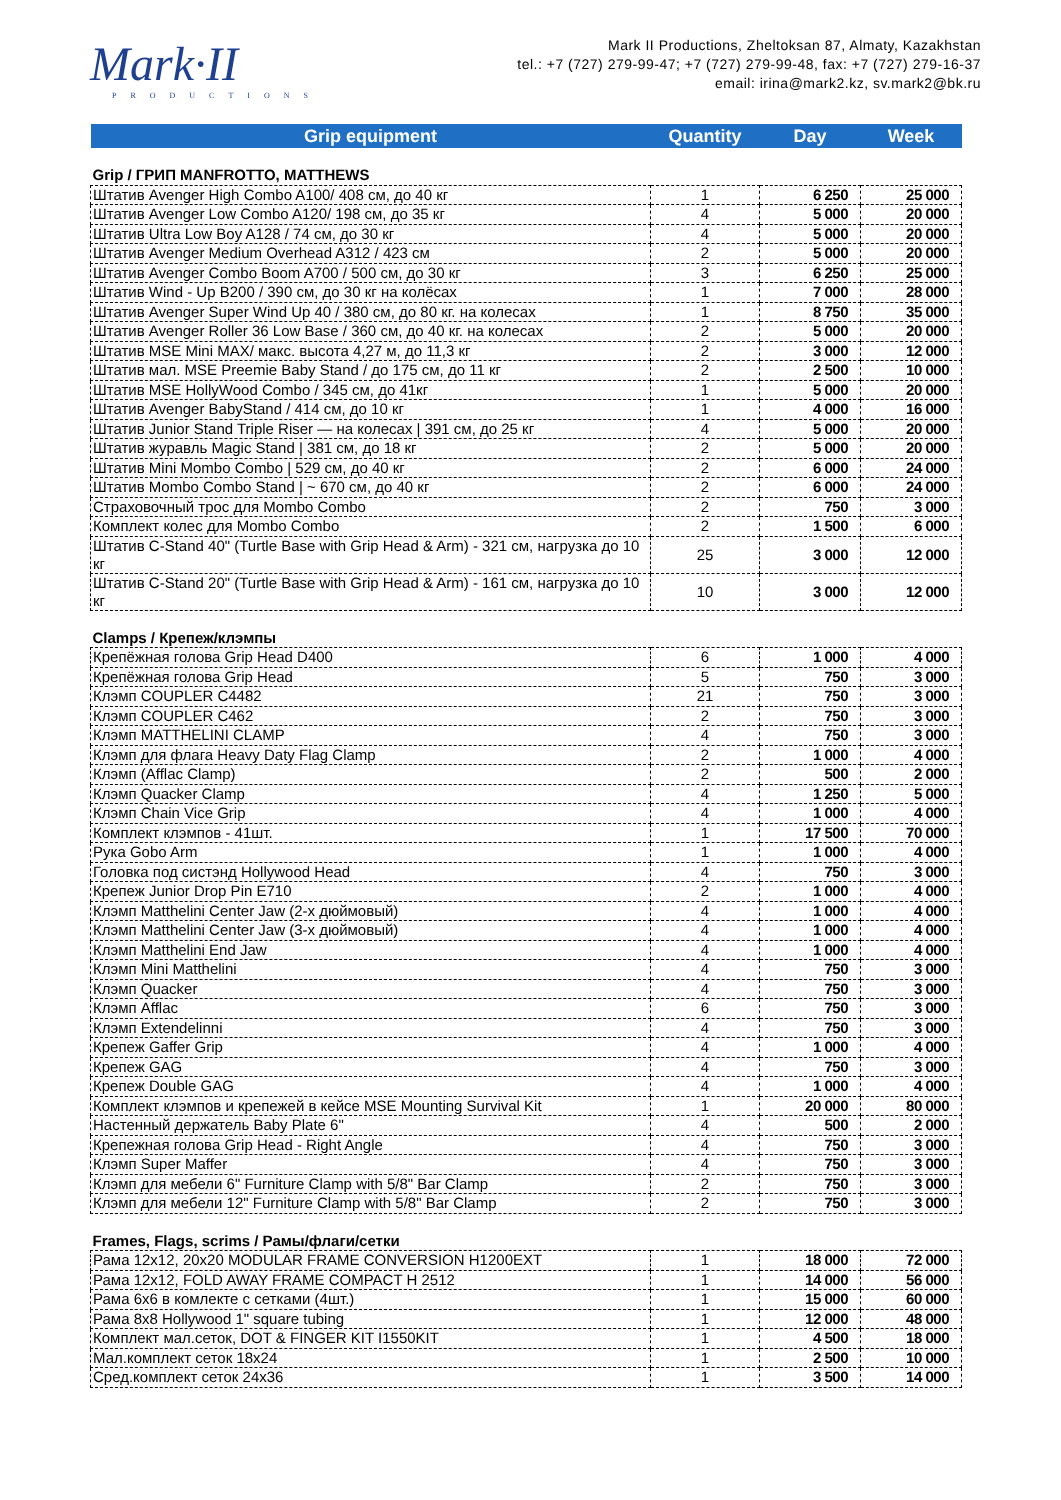Mark·II
PRODUCTIONS
Mark II Productions, Zheltoksan 87, Almaty, Kazakhstan
tel.: +7 (727) 279-99-47; +7 (727) 279-99-48, fax: +7 (727) 279-16-37
email: irina@mark2.kz, sv.mark2@bk.ru
| Grip equipment | Quantity | Day | Week |
| --- | --- | --- | --- |
| Grip / ГРИП MANFROTTO, MATTHEWS | | | |
| Штатив Avenger High Combo A100/ 408 см, до 40 кг | 1 | 6 250 | 25 000 |
| Штатив Avenger Low Combo A120/ 198 см, до 35 кг | 4 | 5 000 | 20 000 |
| Штатив Ultra Low Boy A128 / 74 см, до 30 кг | 4 | 5 000 | 20 000 |
| Штатив Avenger Medium Overhead A312 / 423 см | 2 | 5 000 | 20 000 |
| Штатив Avenger Combo Boom A700 / 500 см, до 30 кг | 3 | 6 250 | 25 000 |
| Штатив Wind - Up B200 / 390 см, до 30 кг на колёсах | 1 | 7 000 | 28 000 |
| Штатив Avenger Super Wind Up 40 / 380 см, до 80 кг. на колесах | 1 | 8 750 | 35 000 |
| Штатив Avenger Roller 36 Low Base / 360 см, до 40 кг. на колесах | 2 | 5 000 | 20 000 |
| Штатив MSE Mini MAX/ макс. высота 4,27 м, до 11,3 кг | 2 | 3 000 | 12 000 |
| Штатив мал. MSE Preemie Baby Stand / до 175 см, до 11 кг | 2 | 2 500 | 10 000 |
| Штатив MSE HollyWood Combo / 345 см, до 41кг | 1 | 5 000 | 20 000 |
| Штатив Avenger BabyStand / 414 см, до 10 кг | 1 | 4 000 | 16 000 |
| Штатив Junior Stand Triple Riser — на колесах / 391 см, до 25 кг | 4 | 5 000 | 20 000 |
| Штатив журавль Magic Stand / 381 см, до 18 кг | 2 | 5 000 | 20 000 |
| Штатив Mini Mombo Combo / 529 см, до 40 кг | 2 | 6 000 | 24 000 |
| Штатив Mombo Combo Stand / ~ 670 см, до 40 кг | 2 | 6 000 | 24 000 |
| Страховочный трос для Mombo Combo | 2 | 750 | 3 000 |
| Комплект колес для Mombo Combo | 2 | 1 500 | 6 000 |
| Штатив C-Stand 40" (Turtle Base with Grip Head & Arm) - 321 см, нагрузка до 10 кг | 25 | 3 000 | 12 000 |
| Штатив C-Stand 20" (Turtle Base with Grip Head & Arm) - 161 см, нагрузка до 10 кг | 10 | 3 000 | 12 000 |
| Clamps / Крепеж/клэмпы | | | |
| Крепёжная голова Grip Head D400 | 6 | 1 000 | 4 000 |
| Крепёжная голова Grip Head | 5 | 750 | 3 000 |
| Клэмп COUPLER C4482 | 21 | 750 | 3 000 |
| Клэмп COUPLER C462 | 2 | 750 | 3 000 |
| Клэмп MATTHELINI CLAMP | 4 | 750 | 3 000 |
| Клэмп для флага Heavy Daty Flag Clamp | 2 | 1 000 | 4 000 |
| Клэмп (Afflac Clamp) | 2 | 500 | 2 000 |
| Клэмп Quacker Clamp | 4 | 1 250 | 5 000 |
| Клэмп Chain Vice Grip | 4 | 1 000 | 4 000 |
| Комплект клэмпов - 41шт. | 1 | 17 500 | 70 000 |
| Рука Gobo Arm | 1 | 1 000 | 4 000 |
| Головка под систэнд Hollywood Head | 4 | 750 | 3 000 |
| Крепеж Junior Drop Pin E710 | 2 | 1 000 | 4 000 |
| Клэмп Matthelini Center Jaw (2-х дюймовый) | 4 | 1 000 | 4 000 |
| Клэмп Matthelini Center Jaw (3-х дюймовый) | 4 | 1 000 | 4 000 |
| Клэмп Matthelini End Jaw | 4 | 1 000 | 4 000 |
| Клэмп Mini Matthelini | 4 | 750 | 3 000 |
| Клэмп Quacker | 4 | 750 | 3 000 |
| Клэмп Afflac | 6 | 750 | 3 000 |
| Клэмп Extendelinni | 4 | 750 | 3 000 |
| Крепеж Gaffer Grip | 4 | 1 000 | 4 000 |
| Крепеж GAG | 4 | 750 | 3 000 |
| Крепеж Double GAG | 4 | 1 000 | 4 000 |
| Комплект клэмпов и крепежей в кейсе MSE Mounting Survival Kit | 1 | 20 000 | 80 000 |
| Настенный держатель Baby Plate 6" | 4 | 500 | 2 000 |
| Крепежная голова Grip Head - Right Angle | 4 | 750 | 3 000 |
| Клэмп Super Maffer | 4 | 750 | 3 000 |
| Клэмп для мебели 6" Furniture Clamp with 5/8" Bar Clamp | 2 | 750 | 3 000 |
| Клэмп для мебели 12" Furniture Clamp with 5/8" Bar Clamp | 2 | 750 | 3 000 |
| Frames, Flags, scrims / Рамы/флаги/сетки | | | |
| Рама 12x12, 20x20 MODULAR FRAME CONVERSION H1200EXT | 1 | 18 000 | 72 000 |
| Рама 12x12, FOLD AWAY FRAME COMPACT H 2512 | 1 | 14 000 | 56 000 |
| Рама 6x6 в комлекте с сетками (4шт.) | 1 | 15 000 | 60 000 |
| Рама 8x8 Hollywood 1" square tubing | 1 | 12 000 | 48 000 |
| Комплект мал.сеток, DOT & FINGER KIT I1550KIT | 1 | 4 500 | 18 000 |
| Мал.комплект сеток 18x24 | 1 | 2 500 | 10 000 |
| Сред.комплект сеток 24x36 | 1 | 3 500 | 14 000 |